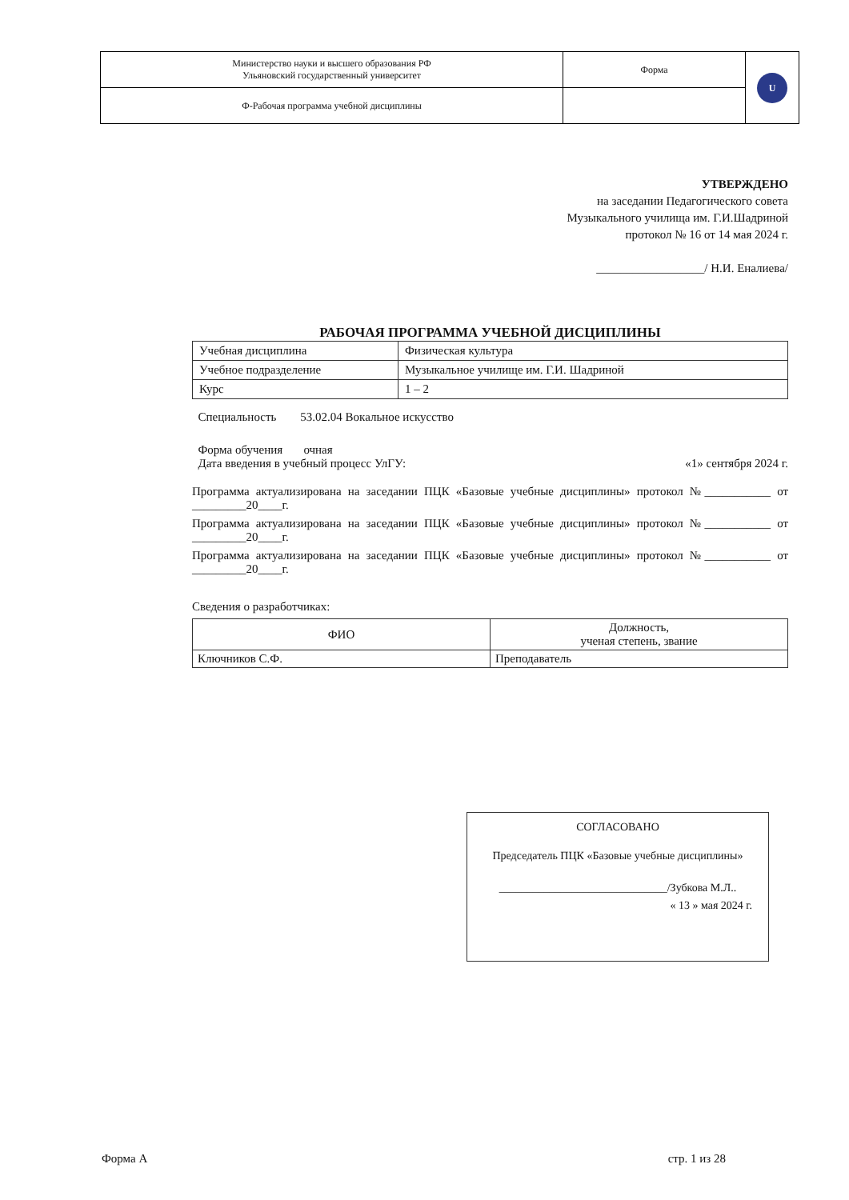| Министерство науки и высшего образования РФ Ульяновский государственный университет | Форма | U |
| Ф-Рабочая программа учебной дисциплины | | |
УТВЕРЖДЕНО
на заседании Педагогического совета
Музыкального училища им. Г.И.Шадриной
протокол № 16 от 14 мая 2024 г.
__________________/ Н.И. Еналиева/
РАБОЧАЯ ПРОГРАММА УЧЕБНОЙ ДИСЦИПЛИНЫ
| Учебная дисциплина | Физическая культура |
| Учебное подразделение | Музыкальное училище им. Г.И. Шадриной |
| Курс | 1 – 2 |
Специальность 53.02.04 Вокальное искусство
Форма обучения очная
Дата введения в учебный процесс УлГУ: «1» сентября 2024 г.
Программа актуализирована на заседании ПЦК «Базовые учебные дисциплины» протокол №___________ от _________20____г.
Программа актуализирована на заседании ПЦК «Базовые учебные дисциплины» протокол №___________ от _________20____г.
Программа актуализирована на заседании ПЦК «Базовые учебные дисциплины» протокол №___________ от _________20____г.
Сведения о разработчиках:
| ФИО | Должность, ученая степень, звание |
| --- | --- |
| Ключников С.Ф. | Преподаватель |
СОГЛАСОВАНО
Председатель ПЦК «Базовые учебные дисциплины»
______________________________/Зубкова М.Л..
« 13 » мая 2024 г.
Форма А стр. 1 из 28